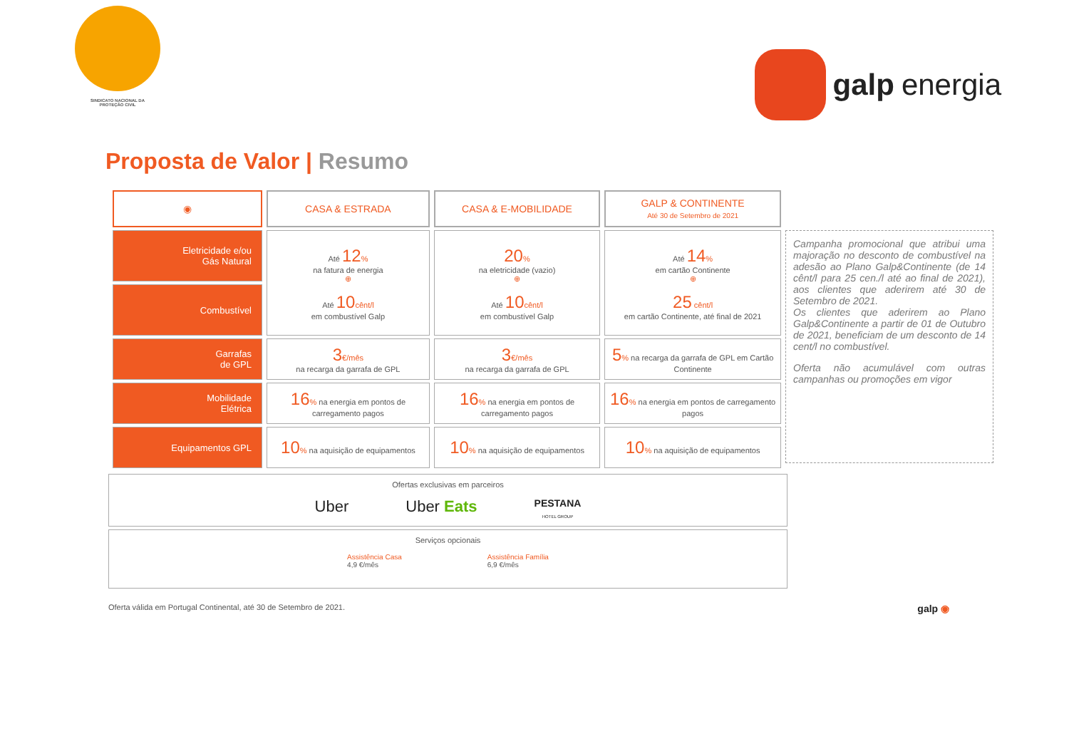SINDICATO NACIONAL DA
PROTEÇÃO CIVIL
galp energia
Proposta de Valor | Resumo
| ◉ | CASA & ESTRADA | CASA & E-MOBILIDADE | GALP & CONTINENTE Até 30 de Setembro de 2021 |
| --- | --- | --- | --- |
| Eletricidade e/ou Gás Natural | Até 12 % na fatura de energia ⊕ Até 10 cênt/l em combustível Galp | 20 % na eletricidade (vazio) ⊕ Até 10 cênt/l em combustível Galp | Até 14 % em cartão Continente ⊕ 25 cênt/l em cartão Continente, até final de 2021 |
| Combustível | | | |
| Garrafas de GPL | 3 €/mês na recarga da garrafa de GPL | 3 €/mês na recarga da garrafa de GPL | 5 % na recarga da garrafa de GPL em Cartão Continente |
| Mobilidade Elétrica | 16 % na energia em pontos de carregamento pagos | 16 % na energia em pontos de carregamento pagos | 16 % na energia em pontos de carregamento pagos |
| Equipamentos GPL | 10 % na aquisição de equipamentos | 10 % na aquisição de equipamentos | 10 % na aquisição de equipamentos |
Campanha promocional que atribui uma majoração no desconto de combustível na adesão ao Plano Galp&Continente (de 14 cênt/l para 25 cen./l até ao final de 2021), aos clientes que aderirem até 30 de Setembro de 2021.
Os clientes que aderirem ao Plano Galp&Continente a partir de 01 de Outubro de 2021, beneficiam de um desconto de 14 cent/l no combustível.
Oferta não acumulável com outras campanhas ou promoções em vigor
Ofertas exclusivas em parceiros
Uber Uber Eats PESTANA
HOTEL GROUP
Serviços opcionais
Assistência Casa
4,9 €/mês Assistência Família
6,9 €/mês
Oferta válida em Portugal Continental, até 30 de Setembro de 2021. galp ◉